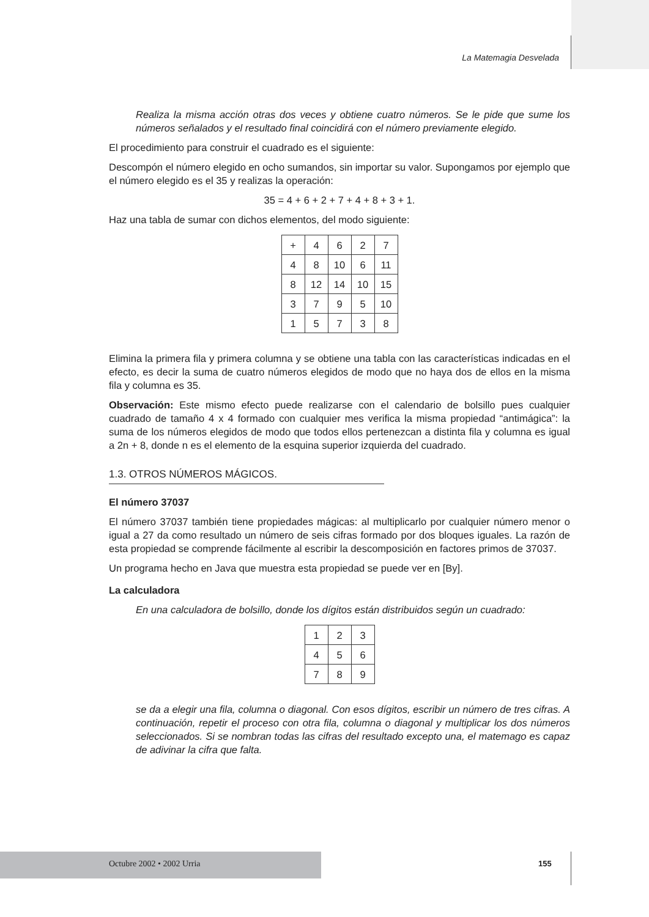La Matemagia Desvelada
Realiza la misma acción otras dos veces y obtiene cuatro números. Se le pide que sume los números señalados y el resultado final coincidirá con el número previamente elegido.
El procedimiento para construir el cuadrado es el siguiente:
Descompón el número elegido en ocho sumandos, sin importar su valor. Supongamos por ejemplo que el número elegido es el 35 y realizas la operación:
35 = 4 + 6 + 2 + 7 + 4 + 8 + 3 + 1.
Haz una tabla de sumar con dichos elementos, del modo siguiente:
| + | 4 | 6 | 2 | 7 |
| 4 | 8 | 10 | 6 | 11 |
| 8 | 12 | 14 | 10 | 15 |
| 3 | 7 | 9 | 5 | 10 |
| 1 | 5 | 7 | 3 | 8 |
Elimina la primera fila y primera columna y se obtiene una tabla con las características indicadas en el efecto, es decir la suma de cuatro números elegidos de modo que no haya dos de ellos en la misma fila y columna es 35.
Observación: Este mismo efecto puede realizarse con el calendario de bolsillo pues cualquier cuadrado de tamaño 4 x 4 formado con cualquier mes verifica la misma propiedad “antimágica”: la suma de los números elegidos de modo que todos ellos pertenezcan a distinta fila y columna es igual a 2n + 8, donde n es el elemento de la esquina superior izquierda del cuadrado.
1.3. OTROS NÚMEROS MÁGICOS.
El número 37037
El número 37037 también tiene propiedades mágicas: al multiplicarlo por cualquier número menor o igual a 27 da como resultado un número de seis cifras formado por dos bloques iguales. La razón de esta propiedad se comprende fácilmente al escribir la descomposición en factores primos de 37037.
Un programa hecho en Java que muestra esta propiedad se puede ver en [By].
La calculadora
En una calculadora de bolsillo, donde los dígitos están distribuidos según un cuadrado:
| 1 | 2 | 3 |
| 4 | 5 | 6 |
| 7 | 8 | 9 |
se da a elegir una fila, columna o diagonal. Con esos dígitos, escribir un número de tres cifras. A continuación, repetir el proceso con otra fila, columna o diagonal y multiplicar los dos números seleccionados. Si se nombran todas las cifras del resultado excepto una, el matemago es capaz de adivinar la cifra que falta.
Octubre 2002 • 2002 Urria 155